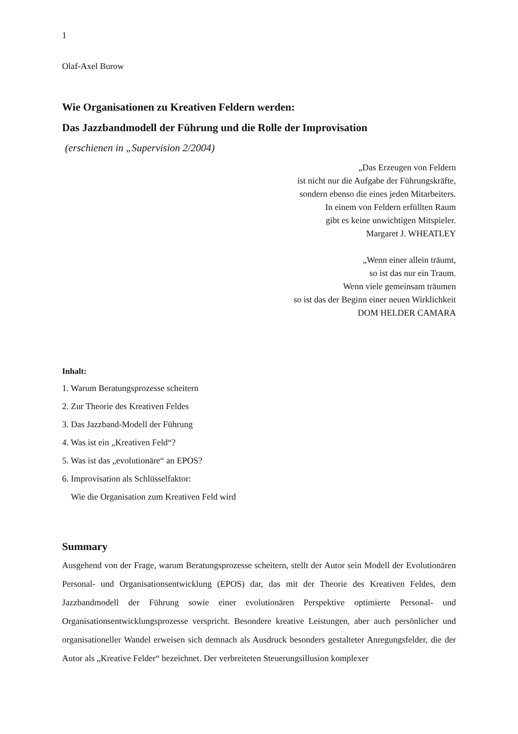1
Olaf-Axel Burow
Wie Organisationen zu Kreativen Feldern werden:
Das Jazzbandmodell der Führung und die Rolle der Improvisation
(erschienen in „Supervision 2/2004)
„Das Erzeugen von Feldern
ist nicht nur die Aufgabe der Führungskräfte,
sondern ebenso die eines jeden Mitarbeiters.
In einem von Feldern erfüllten Raum
gibt es keine unwichtigen Mitspieler.
Margaret J. WHEATLEY
„Wenn einer allein träumt,
so ist das nur ein Traum.
Wenn viele gemeinsam träumen
so ist das der Beginn einer neuen Wirklichkeit
DOM HELDER CAMARA
Inhalt:
1. Warum Beratungsprozesse scheitern
2. Zur Theorie des Kreativen Feldes
3. Das Jazzband-Modell der Führung
4. Was ist ein „Kreativen Feld“?
5. Was ist das „evolutionäre“ an EPOS?
6. Improvisation als Schlüsselfaktor:
Wie die Organisation zum Kreativen Feld wird
Summary
Ausgehend von der Frage, warum Beratungsprozesse scheitern, stellt der Autor sein Modell der Evolutionären Personal- und Organisationsentwicklung (EPOS) dar, das mit der Theorie des Kreativen Feldes, dem Jazzbandmodell der Führung sowie einer evolutionären Perspektive optimierte Personal- und Organisationsentwicklungsprozesse verspricht. Besondere kreative Leistungen, aber auch persönlicher und organisationeller Wandel erweisen sich demnach als Ausdruck besonders gestalteter Anregungsfelder, die der Autor als „Kreative Felder“ bezeichnet. Der verbreiteten Steuerungsillusion komplexer